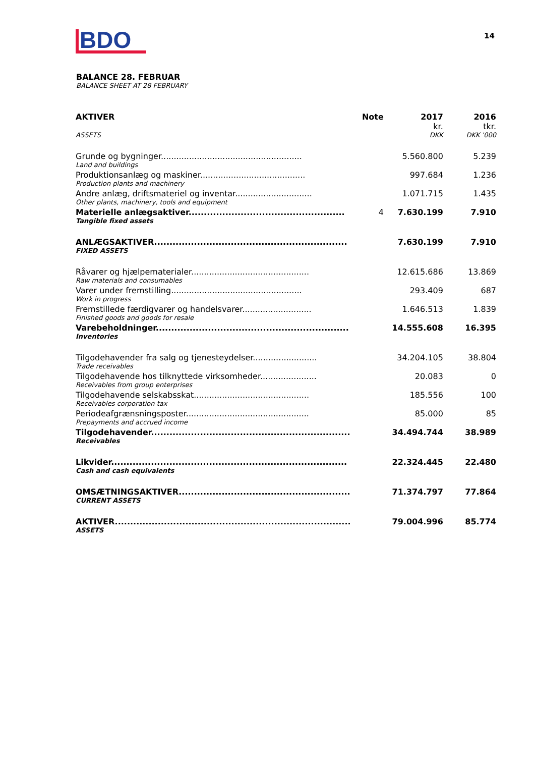BDO 14
BALANCE 28. FEBRUAR
BALANCE SHEET AT 28 FEBRUARY
| AKTIVER | Note | 2017 kr. | 2016 tkr. |
| --- | --- | --- | --- |
| ASSETS | | DKK | DKK '000 |
| Grunde og bygninger....................................................... | | 5.560.800 | 5.239 |
| Land and buildings | | | |
| Produktionsanlæg og maskiner......................................... | | 997.684 | 1.236 |
| Production plants and machinery | | | |
| Andre anlæg, driftsmateriel og inventar.............................. | | 1.071.715 | 1.435 |
| Other plants, machinery, tools and equipment | | | |
| Materielle anlægsaktiver................................................... | 4 | 7.630.199 | 7.910 |
| Tangible fixed assets | | | |
| ANLÆGSAKTIVER............................................................... | | 7.630.199 | 7.910 |
| FIXED ASSETS | | | |
| Råvarer og hjælpematerialer.............................................. | | 12.615.686 | 13.869 |
| Raw materials and consumables | | | |
| Varer under fremstilling................................................... | | 293.409 | 687 |
| Work in progress | | | |
| Fremstillede færdigvarer og handelsvarer........................... | | 1.646.513 | 1.839 |
| Finished goods and goods for resale | | | |
| Varebeholdninger............................................................... | | 14.555.608 | 16.395 |
| Inventories | | | |
| Tilgodehavender fra salg og tjenesteydelser......................... | | 34.204.105 | 38.804 |
| Trade receivables | | | |
| Tilgodehavende hos tilknyttede virksomheder...................... | | 20.083 | 0 |
| Receivables from group enterprises | | | |
| Tilgodehavende selskabsskat............................................. | | 185.556 | 100 |
| Receivables corporation tax | | | |
| Periodeafgrænsningsposter................................................ | | 85.000 | 85 |
| Prepayments and accrued income | | | |
| Tilgodehavender................................................................. | | 34.494.744 | 38.989 |
| Receivables | | | |
| Likvider............................................................................. | | 22.324.445 | 22.480 |
| Cash and cash equivalents | | | |
| OMSÆTNINGSAKTIVER........................................................ | | 71.374.797 | 77.864 |
| CURRENT ASSETS | | | |
| AKTIVER............................................................................. | | 79.004.996 | 85.774 |
| ASSETS | | | |